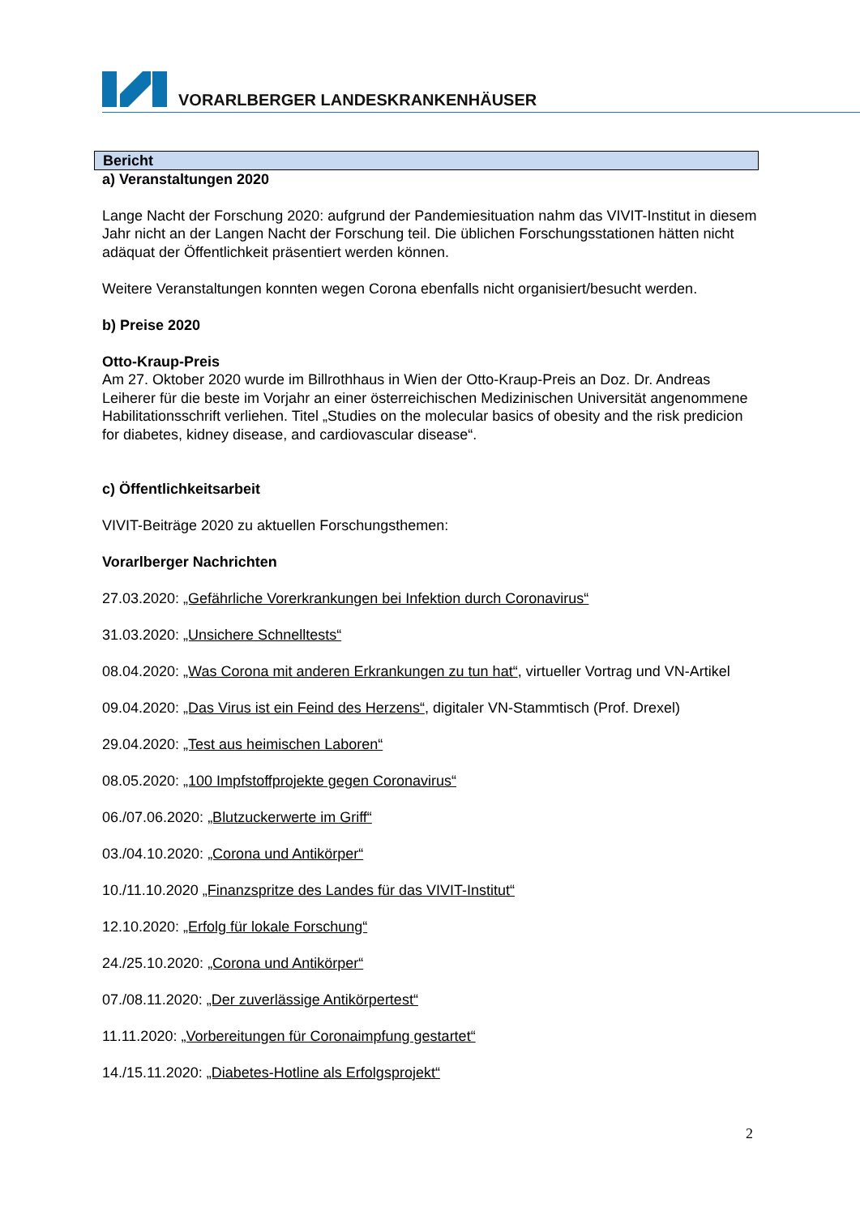VORARLBERGER LANDESKRANKENHÄUSER
Bericht
a) Veranstaltungen 2020
Lange Nacht der Forschung 2020: aufgrund der Pandemiesituation nahm das VIVIT-Institut in diesem Jahr nicht an der Langen Nacht der Forschung teil. Die üblichen Forschungsstationen hätten nicht adäquat der Öffentlichkeit präsentiert werden können.
Weitere Veranstaltungen konnten wegen Corona ebenfalls nicht organisiert/besucht werden.
b) Preise 2020
Otto-Kraup-Preis
Am 27. Oktober 2020 wurde im Billrothhaus in Wien der Otto-Kraup-Preis an Doz. Dr. Andreas Leiherer für die beste im Vorjahr an einer österreichischen Medizinischen Universität angenommene Habilitationsschrift verliehen. Titel „Studies on the molecular basics of obesity and the risk predicion for diabetes, kidney disease, and cardiovascular disease“.
c) Öffentlichkeitsarbeit
VIVIT-Beiträge 2020 zu aktuellen Forschungsthemen:
Vorarlberger Nachrichten
27.03.2020: „Gefährliche Vorerkrankungen bei Infektion durch Coronavirus“
31.03.2020: „Unsichere Schnelltests“
08.04.2020: „Was Corona mit anderen Erkrankungen zu tun hat“, virtueller Vortrag und VN-Artikel
09.04.2020: „Das Virus ist ein Feind des Herzens“, digitaler VN-Stammtisch (Prof. Drexel)
29.04.2020: „Test aus heimischen Laboren“
08.05.2020: „100 Impfstoffprojekte gegen Coronavirus“
06./07.06.2020: „Blutzuckerwerte im Griff“
03./04.10.2020: „Corona und Antikörper“
10./11.10.2020 „Finanzspritze des Landes für das VIVIT-Institut“
12.10.2020: „Erfolg für lokale Forschung“
24./25.10.2020: „Corona und Antikörper“
07./08.11.2020: „Der zuverlässige Antikörpertest“
11.11.2020: „Vorbereitungen für Coronaimpfung gestartet“
14./15.11.2020: „Diabetes-Hotline als Erfolgsprojekt“
2